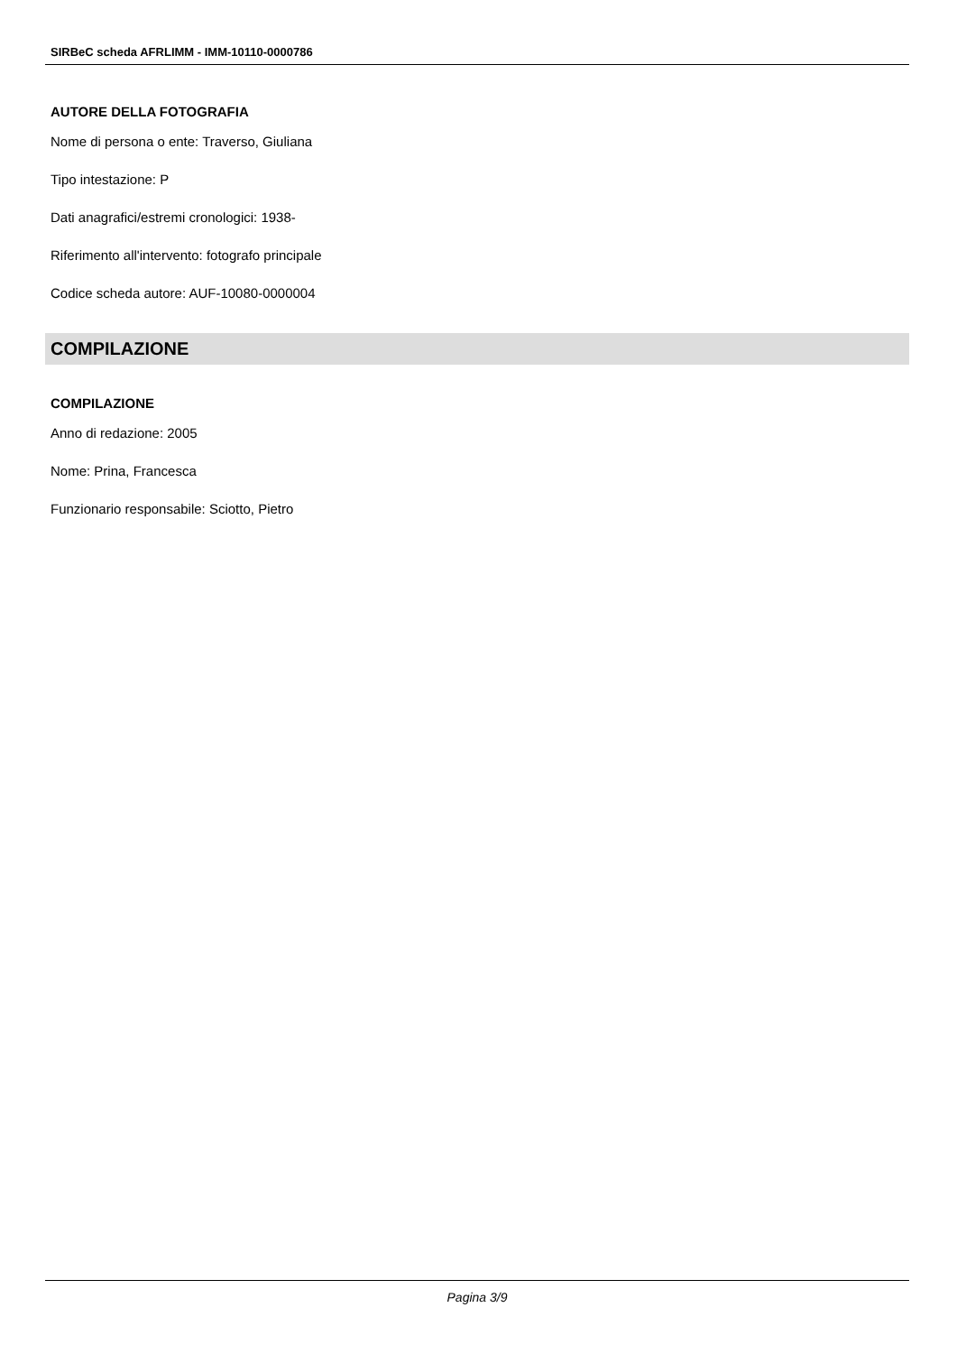SIRBeC scheda AFRLIMM - IMM-10110-0000786
AUTORE DELLA FOTOGRAFIA
Nome di persona o ente: Traverso, Giuliana
Tipo intestazione: P
Dati anagrafici/estremi cronologici: 1938-
Riferimento all'intervento: fotografo principale
Codice scheda autore: AUF-10080-0000004
COMPILAZIONE
COMPILAZIONE
Anno di redazione: 2005
Nome: Prina, Francesca
Funzionario responsabile: Sciotto, Pietro
Pagina 3/9